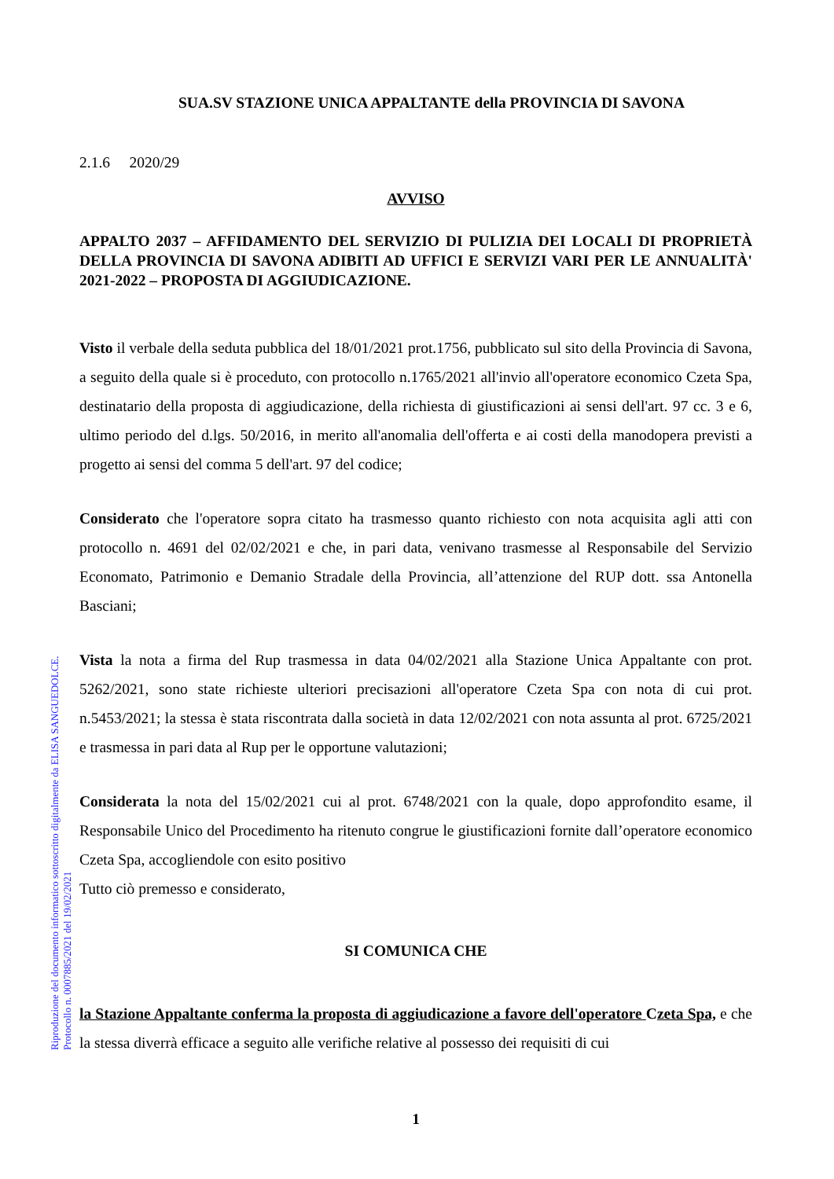Riproduzione del documento informatico sottoscritto digitalmente da ELISA SANGUEDOLCE.
Protocollo n. 0007885/2021 del 19/02/2021
SUA.SV STAZIONE UNICA APPALTANTE della PROVINCIA DI SAVONA
2.1.6 2020/29
AVVISO
APPALTO 2037 – AFFIDAMENTO DEL SERVIZIO DI PULIZIA DEI LOCALI DI PROPRIETÀ DELLA PROVINCIA DI SAVONA ADIBITI AD UFFICI E SERVIZI VARI PER LE ANNUALITÀ' 2021-2022 – PROPOSTA DI AGGIUDICAZIONE.
Visto il verbale della seduta pubblica del 18/01/2021 prot.1756, pubblicato sul sito della Provincia di Savona, a seguito della quale si è proceduto, con protocollo n.1765/2021 all'invio all'operatore economico Czeta Spa, destinatario della proposta di aggiudicazione, della richiesta di giustificazioni ai sensi dell'art. 97 cc. 3 e 6, ultimo periodo del d.lgs. 50/2016, in merito all'anomalia dell'offerta e ai costi della manodopera previsti a progetto ai sensi del comma 5 dell'art. 97 del codice;
Considerato che l'operatore sopra citato ha trasmesso quanto richiesto con nota acquisita agli atti con protocollo n. 4691 del 02/02/2021 e che, in pari data, venivano trasmesse al Responsabile del Servizio Economato, Patrimonio e Demanio Stradale della Provincia, all’attenzione del RUP dott. ssa Antonella Basciani;
Vista la nota a firma del Rup trasmessa in data 04/02/2021 alla Stazione Unica Appaltante con prot. 5262/2021, sono state richieste ulteriori precisazioni all'operatore Czeta Spa con nota di cui prot. n.5453/2021; la stessa è stata riscontrata dalla società in data 12/02/2021 con nota assunta al prot. 6725/2021 e trasmessa in pari data al Rup per le opportune valutazioni;
Considerata la nota del 15/02/2021 cui al prot. 6748/2021 con la quale, dopo approfondito esame, il Responsabile Unico del Procedimento ha ritenuto congrue le giustificazioni fornite dall’operatore economico Czeta Spa, accogliendole con esito positivo
Tutto ciò premesso e considerato,
SI COMUNICA CHE
la Stazione Appaltante conferma la proposta di aggiudicazione a favore dell'operatore Czeta Spa, e che la stessa diverrà efficace a seguito alle verifiche relative al possesso dei requisiti di cui
1